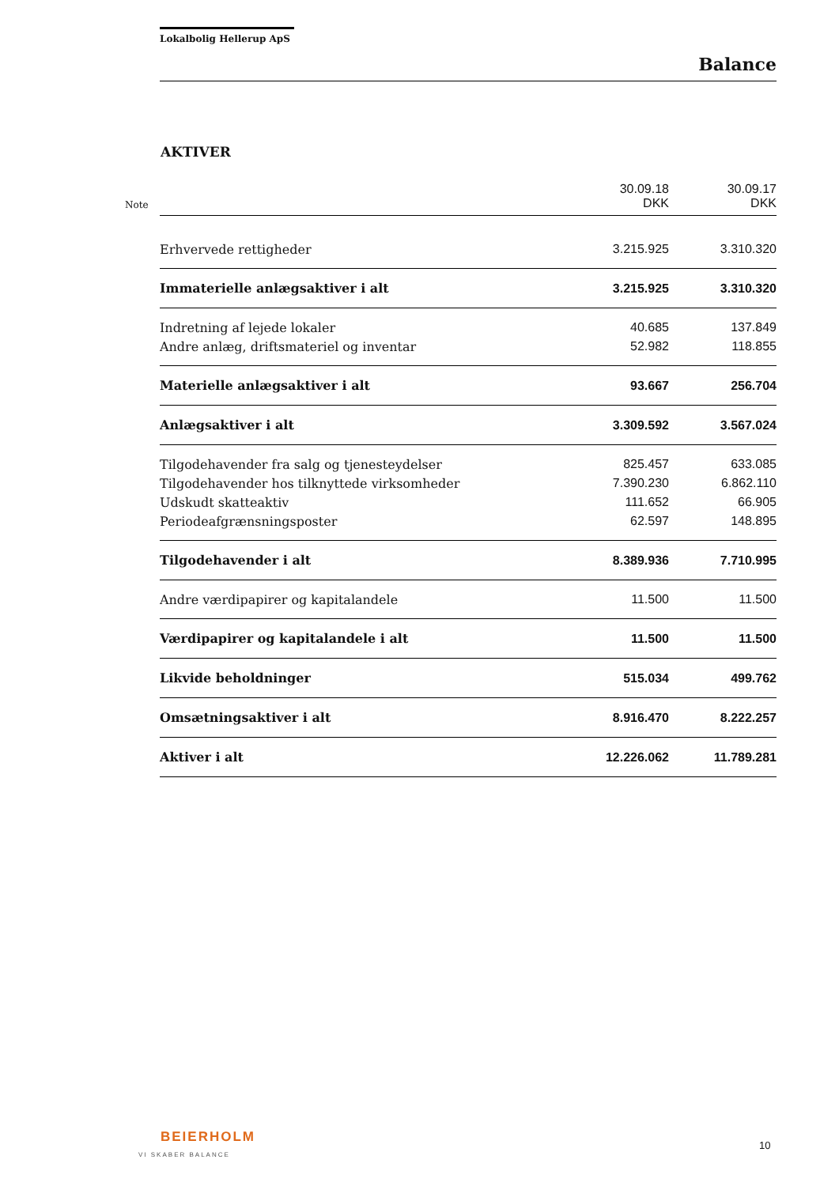Lokalbolig Hellerup ApS
Balance
AKTIVER
Note
| | 30.09.18 DKK | 30.09.17 DKK |
| --- | --- | --- |
| Erhvervede rettigheder | 3.215.925 | 3.310.320 |
| Immaterielle anlægsaktiver i alt | 3.215.925 | 3.310.320 |
| Indretning af lejede lokaler | 40.685 | 137.849 |
| Andre anlæg, driftsmateriel og inventar | 52.982 | 118.855 |
| Materielle anlægsaktiver i alt | 93.667 | 256.704 |
| Anlægsaktiver i alt | 3.309.592 | 3.567.024 |
| Tilgodehavender fra salg og tjenesteydelser | 825.457 | 633.085 |
| Tilgodehavender hos tilknyttede virksomheder | 7.390.230 | 6.862.110 |
| Udskudt skatteaktiv | 111.652 | 66.905 |
| Periodeafgrænsningsposter | 62.597 | 148.895 |
| Tilgodehavender i alt | 8.389.936 | 7.710.995 |
| Andre værdipapirer og kapitalandele | 11.500 | 11.500 |
| Værdipapirer og kapitalandele i alt | 11.500 | 11.500 |
| Likvide beholdninger | 515.034 | 499.762 |
| Omsætningsaktiver i alt | 8.916.470 | 8.222.257 |
| Aktiver i alt | 12.226.062 | 11.789.281 |
BEIERHOLM
VI SKABER BALANCE
10